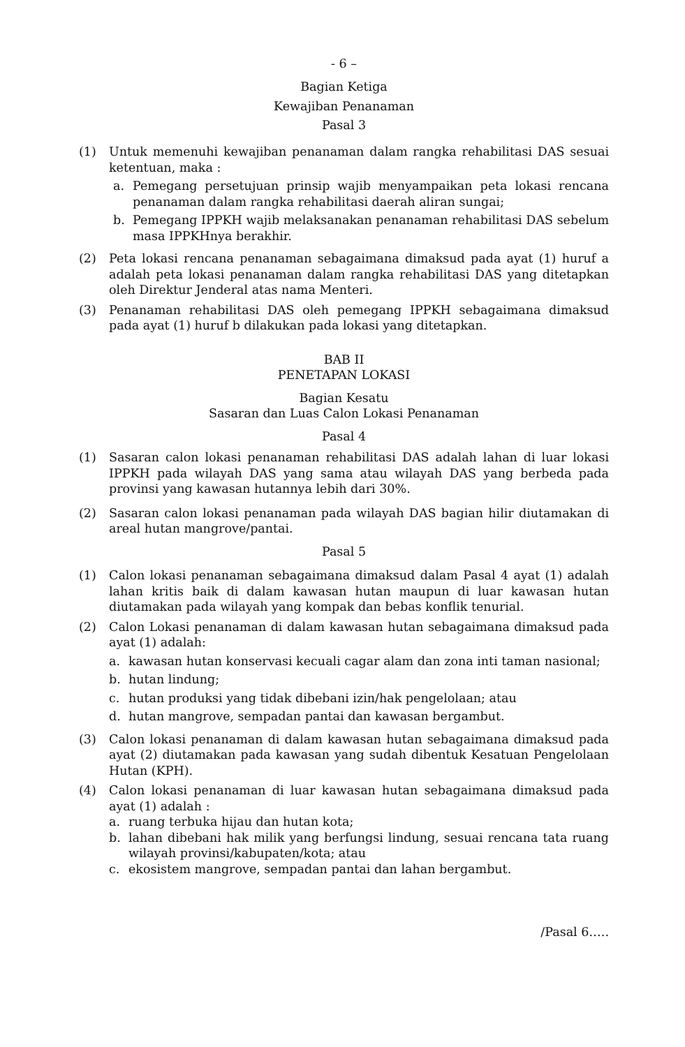- 6 –
Bagian Ketiga
Kewajiban Penanaman
Pasal 3
(1) Untuk memenuhi kewajiban penanaman dalam rangka rehabilitasi DAS sesuai ketentuan, maka :
a. Pemegang persetujuan prinsip wajib menyampaikan peta lokasi rencana penanaman dalam rangka rehabilitasi daerah aliran sungai;
b. Pemegang IPPKH wajib melaksanakan penanaman rehabilitasi DAS sebelum masa IPPKHnya berakhir.
(2) Peta lokasi rencana penanaman sebagaimana dimaksud pada ayat (1) huruf a adalah peta lokasi penanaman dalam rangka rehabilitasi DAS yang ditetapkan oleh Direktur Jenderal atas nama Menteri.
(3) Penanaman rehabilitasi DAS oleh pemegang IPPKH sebagaimana dimaksud pada ayat (1) huruf b dilakukan pada lokasi yang ditetapkan.
BAB II
PENETAPAN LOKASI
Bagian Kesatu
Sasaran dan Luas Calon Lokasi Penanaman
Pasal 4
(1) Sasaran calon lokasi penanaman rehabilitasi DAS adalah lahan di luar lokasi IPPKH pada wilayah DAS yang sama atau wilayah DAS yang berbeda pada provinsi yang kawasan hutannya lebih dari 30%.
(2) Sasaran calon lokasi penanaman pada wilayah DAS bagian hilir diutamakan di areal hutan mangrove/pantai.
Pasal 5
(1) Calon lokasi penanaman sebagaimana dimaksud dalam Pasal 4 ayat (1) adalah lahan kritis baik di dalam kawasan hutan maupun di luar kawasan hutan diutamakan pada wilayah yang kompak dan bebas konflik tenurial.
(2) Calon Lokasi penanaman di dalam kawasan hutan sebagaimana dimaksud pada ayat (1) adalah:
a. kawasan hutan konservasi kecuali cagar alam dan zona inti taman nasional;
b. hutan lindung;
c. hutan produksi yang tidak dibebani izin/hak pengelolaan; atau
d. hutan mangrove, sempadan pantai dan kawasan bergambut.
(3) Calon lokasi penanaman di dalam kawasan hutan sebagaimana dimaksud pada ayat (2) diutamakan pada kawasan yang sudah dibentuk Kesatuan Pengelolaan Hutan (KPH).
(4) Calon lokasi penanaman di luar kawasan hutan sebagaimana dimaksud pada ayat (1) adalah :
a. ruang terbuka hijau dan hutan kota;
b. lahan dibebani hak milik yang berfungsi lindung, sesuai rencana tata ruang wilayah provinsi/kabupaten/kota; atau
c. ekosistem mangrove, sempadan pantai dan lahan bergambut.
/Pasal 6…..